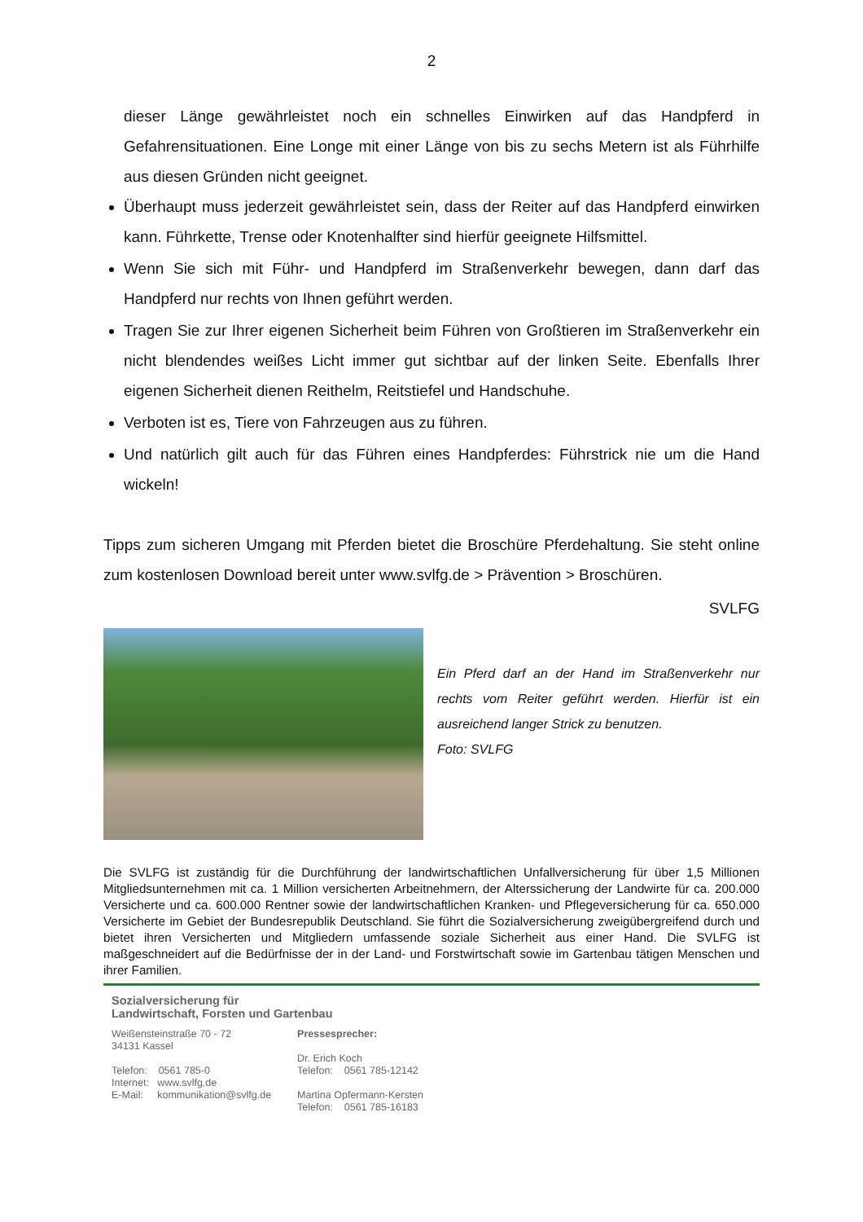2
dieser Länge gewährleistet noch ein schnelles Einwirken auf das Handpferd in Gefahrensituationen. Eine Longe mit einer Länge von bis zu sechs Metern ist als Führhilfe aus diesen Gründen nicht geeignet.
Überhaupt muss jederzeit gewährleistet sein, dass der Reiter auf das Handpferd einwirken kann. Führkette, Trense oder Knotenhalfter sind hierfür geeignete Hilfsmittel.
Wenn Sie sich mit Führ- und Handpferd im Straßenverkehr bewegen, dann darf das Handpferd nur rechts von Ihnen geführt werden.
Tragen Sie zur Ihrer eigenen Sicherheit beim Führen von Großtieren im Straßenverkehr ein nicht blendendes weißes Licht immer gut sichtbar auf der linken Seite. Ebenfalls Ihrer eigenen Sicherheit dienen Reithelm, Reitstiefel und Handschuhe.
Verboten ist es, Tiere von Fahrzeugen aus zu führen.
Und natürlich gilt auch für das Führen eines Handpferdes: Führstrick nie um die Hand wickeln!
Tipps zum sicheren Umgang mit Pferden bietet die Broschüre Pferdehaltung. Sie steht online zum kostenlosen Download bereit unter www.svlfg.de > Prävention > Broschüren.
SVLFG
Ein Pferd darf an der Hand im Straßenverkehr nur rechts vom Reiter geführt werden. Hierfür ist ein ausreichend langer Strick zu benutzen.
Foto: SVLFG
Die SVLFG ist zuständig für die Durchführung der landwirtschaftlichen Unfallversicherung für über 1,5 Millionen Mitgliedsunternehmen mit ca. 1 Million versicherten Arbeitnehmern, der Alterssicherung der Landwirte für ca. 200.000 Versicherte und ca. 600.000 Rentner sowie der landwirtschaftlichen Kranken- und Pflegeversicherung für ca. 650.000 Versicherte im Gebiet der Bundesrepublik Deutschland. Sie führt die Sozialversicherung zweigübergreifend durch und bietet ihren Versicherten und Mitgliedern umfassende soziale Sicherheit aus einer Hand. Die SVLFG ist maßgeschneidert auf die Bedürfnisse der in der Land- und Forstwirtschaft sowie im Gartenbau tätigen Menschen und ihrer Familien.
Sozialversicherung für
Landwirtschaft, Forsten und Gartenbau
Weißensteinstraße 70 - 72
34131 Kassel
Telefon: 0561 785-0
Internet: www.svlfg.de
E-Mail: kommunikation@svlfg.de
Pressesprecher:
Dr. Erich Koch
Telefon: 0561 785-12142
Martina Opfermann-Kersten
Telefon: 0561 785-16183